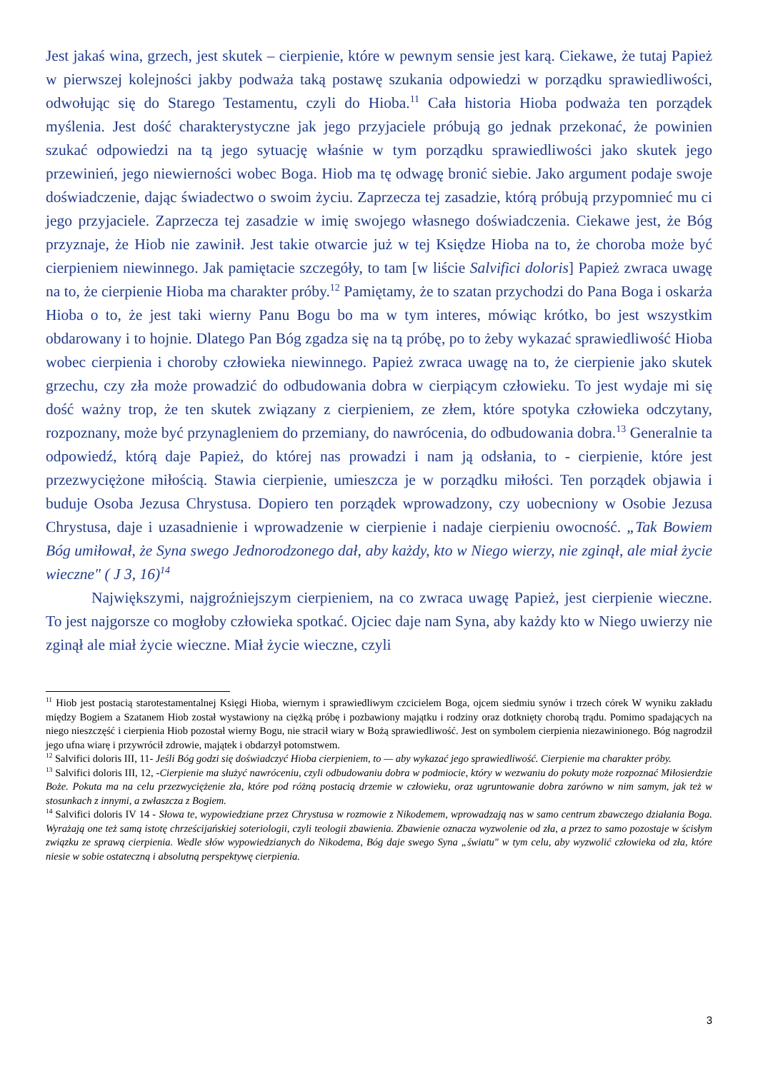Jest jakaś wina, grzech, jest skutek – cierpienie, które w pewnym sensie jest karą. Ciekawe, że tutaj Papież w pierwszej kolejności jakby podważa taką postawę szukania odpowiedzi w porządku sprawiedliwości, odwołując się do Starego Testamentu, czyli do Hioba.<sup>11</sup> Cała historia Hioba podważa ten porządek myślenia. Jest dość charakterystyczne jak jego przyjaciele próbują go jednak przekonać, że powinien szukać odpowiedzi na tą jego sytuację właśnie w tym porządku sprawiedliwości jako skutek jego przewinień, jego niewierności wobec Boga. Hiob ma tę odwagę bronić siebie. Jako argument podaje swoje doświadczenie, dając świadectwo o swoim życiu. Zaprzecza tej zasadzie, którą próbują przypomnieć mu ci jego przyjaciele. Zaprzecza tej zasadzie w imię swojego własnego doświadczenia. Ciekawe jest, że Bóg przyznaje, że Hiob nie zawinił. Jest takie otwarcie już w tej Księdze Hioba na to, że choroba może być cierpieniem niewinnego. Jak pamiętacie szczegóły, to tam [w liście Salvifici doloris] Papież zwraca uwagę na to, że cierpienie Hioba ma charakter próby.<sup>12</sup> Pamiętamy, że to szatan przychodzi do Pana Boga i oskarża Hioba o to, że jest taki wierny Panu Bogu bo ma w tym interes, mówiąc krótko, bo jest wszystkim obdarowany i to hojnie. Dlatego Pan Bóg zgadza się na tą próbę, po to żeby wykazać sprawiedliwość Hioba wobec cierpienia i choroby człowieka niewinnego. Papież zwraca uwagę na to, że cierpienie jako skutek grzechu, czy zła może prowadzić do odbudowania dobra w cierpiącym człowieku. To jest wydaje mi się dość ważny trop, że ten skutek związany z cierpieniem, ze złem, które spotyka człowieka odczytany, rozpoznany, może być przynagleniem do przemiany, do nawrócenia, do odbudowania dobra.<sup>13</sup> Generalnie ta odpowiedź, którą daje Papież, do której nas prowadzi i nam ją odsłania, to - cierpienie, które jest przezwyciężone miłością. Stawia cierpienie, umieszcza je w porządku miłości. Ten porządek objawia i buduje Osoba Jezusa Chrystusa. Dopiero ten porządek wprowadzony, czy uobecniony w Osobie Jezusa Chrystusa, daje i uzasadnienie i wprowadzenie w cierpienie i nadaje cierpieniu owocność. „Tak Bowiem Bóg umiłował, że Syna swego Jednorodzonego dał, aby każdy, kto w Niego wierzy, nie zginął, ale miał życie wieczne" ( J 3, 16)<sup>14</sup>
Największymi, najgroźniejszym cierpieniem, na co zwraca uwagę Papież, jest cierpienie wieczne. To jest najgorsze co mogłoby człowieka spotkać. Ojciec daje nam Syna, aby każdy kto w Niego uwierzy nie zginął ale miał życie wieczne. Miał życie wieczne, czyli
<sup>11</sup> Hiob jest postacią starotestamentalnej Księgi Hioba, wiernym i sprawiedliwym czcicielem Boga, ojcem siedmiu synów i trzech córek W wyniku zakładu między Bogiem a Szatanem Hiob został wystawiony na ciężką próbę i pozbawiony majątku i rodziny oraz dotknięty chorobą trądu. Pomimo spadających na niego nieszczęść i cierpienia Hiob pozostał wierny Bogu, nie stracił wiary w Bożą sprawiedliwość. Jest on symbolem cierpienia niezawinionego. Bóg nagrodził jego ufna wiarę i przywrócił zdrowie, majątek i obdarzył potomstwem.
<sup>12</sup> Salvifici doloris III, 11- Jeśli Bóg godzi się doświadczyć Hioba cierpieniem, to — aby wykazać jego sprawiedliwość. Cierpienie ma charakter próby.
<sup>13</sup> Salvifici doloris III, 12, -Cierpienie ma służyć nawróceniu, czyli odbudowaniu dobra w podmiocie, który w wezwaniu do pokuty może rozpoznać Miłosierdzie Boże. Pokuta ma na celu przezwyciężenie zła, które pod różną postacią drzemie w człowieku, oraz ugruntowanie dobra zarówno w nim samym, jak też w stosunkach z innymi, a zwłaszcza z Bogiem.
<sup>14</sup> Salvifici doloris IV 14 - Słowa te, wypowiedziane przez Chrystusa w rozmowie z Nikodemem, wprowadzają nas w samo centrum zbawczego działania Boga. Wyrażają one też samą istotę chrześcijańskiej soteriologii, czyli teologii zbawienia. Zbawienie oznacza wyzwolenie od zła, a przez to samo pozostaje w ścisłym związku ze sprawą cierpienia. Wedle słów wypowiedzianych do Nikodema, Bóg daje swego Syna „światu" w tym celu, aby wyzwolić człowieka od zła, które niesie w sobie ostateczną i absolutną perspektywę cierpienia.
3